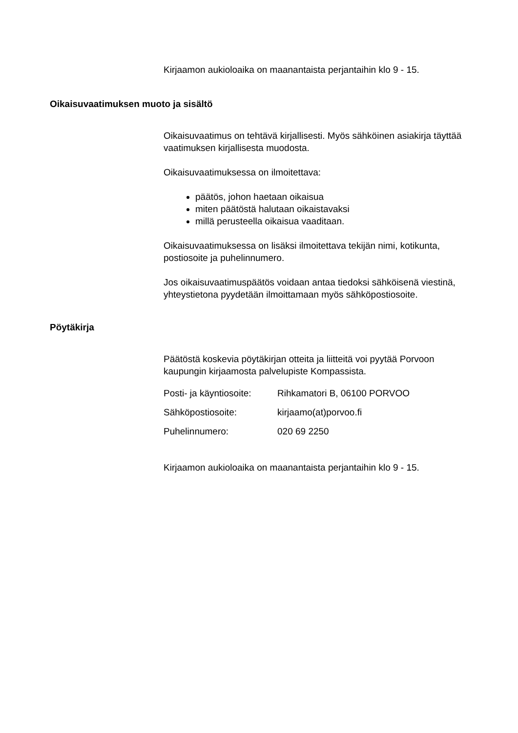Kirjaamon aukioloaika on maanantaista perjantaihin klo 9 - 15.
Oikaisuvaatimuksen muoto ja sisältö
Oikaisuvaatimus on tehtävä kirjallisesti. Myös sähköinen asiakirja täyttää vaatimuksen kirjallisesta muodosta.
Oikaisuvaatimuksessa on ilmoitettava:
päätös, johon haetaan oikaisua
miten päätöstä halutaan oikaistavaksi
millä perusteella oikaisua vaaditaan.
Oikaisuvaatimuksessa on lisäksi ilmoitettava tekijän nimi, kotikunta, postiosoite ja puhelinnumero.
Jos oikaisuvaatimuspäätös voidaan antaa tiedoksi sähköisenä viestinä, yhteystietona pyydetään ilmoittamaan myös sähköpostiosoite.
Pöytäkirja
Päätöstä koskevia pöytäkirjan otteita ja liitteitä voi pyytää Porvoon kaupungin kirjaamosta palvelupiste Kompassista.
Posti- ja käyntiosoite: Rihkamatori B, 06100 PORVOO
Sähköpostiosoite: kirjaamo(at)porvoo.fi
Puhelinnumero: 020 69 2250
Kirjaamon aukioloaika on maanantaista perjantaihin klo 9 - 15.